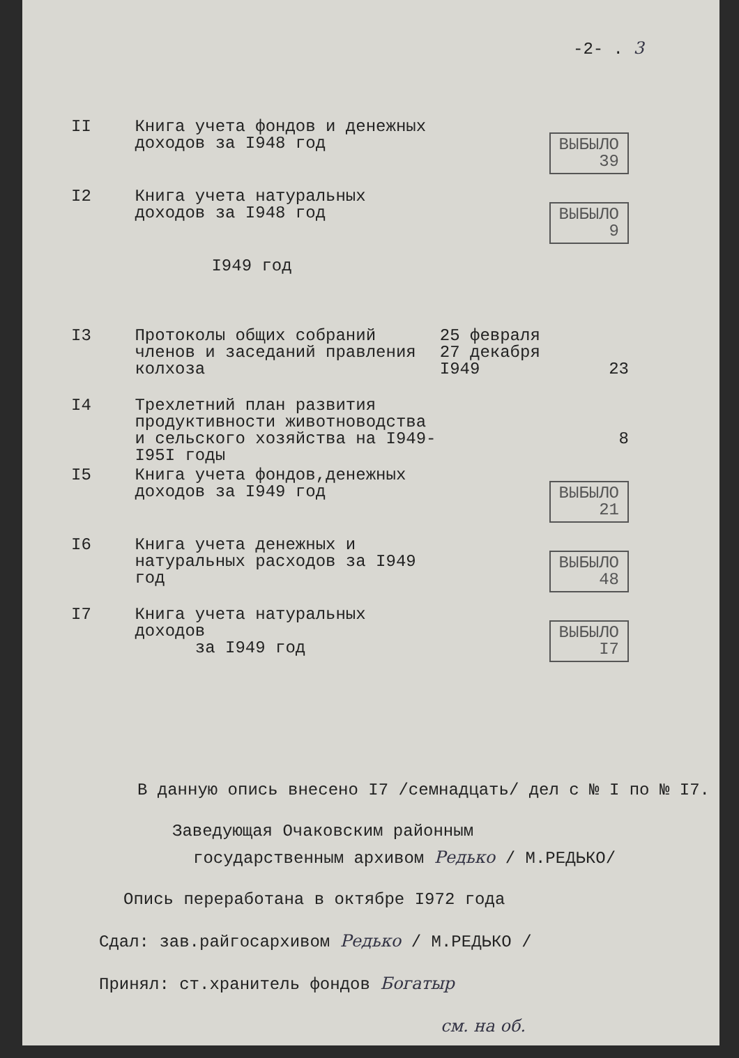-2- . 3
| II | Книга учета фондов и денежных доходов за I948 год | | ВЫБЫЛО 39 |
| I2 | Книга учета натуральных доходов за I948 год | | ВЫБЫЛО 9 |
| | I949 год | | |
| I3 | Протоколы общих собраний членов и заседаний правления колхоза | 25 февраля 27 декабря I949 | 23 |
| I4 | Трехлетний план развития продуктивности животноводства и сельского хозяйства на I949-I95I годы | | 8 |
| I5 | Книга учета фондов,денежных доходов за I949 год | | ВЫБЫЛО 21 |
| I6 | Книга учета денежных и натуральных расходов за I949 год | | ВЫБЫЛО 48 |
| I7 | Книга учета натуральных доходов за I949 год | | ВЫБЫЛО I7 |
В данную опись внесено I7 /семнадцать/ дел с № I по № I7.
Заведующая Очаковским районным
государственным архивом Редько / М.РЕДЬКО/
Опись переработана в октябре I972 года
Сдал: зав.райгосархивом Редько / М.РЕДЬКО /
Принял: ст.хранитель фондов Богатыр
см. на об.